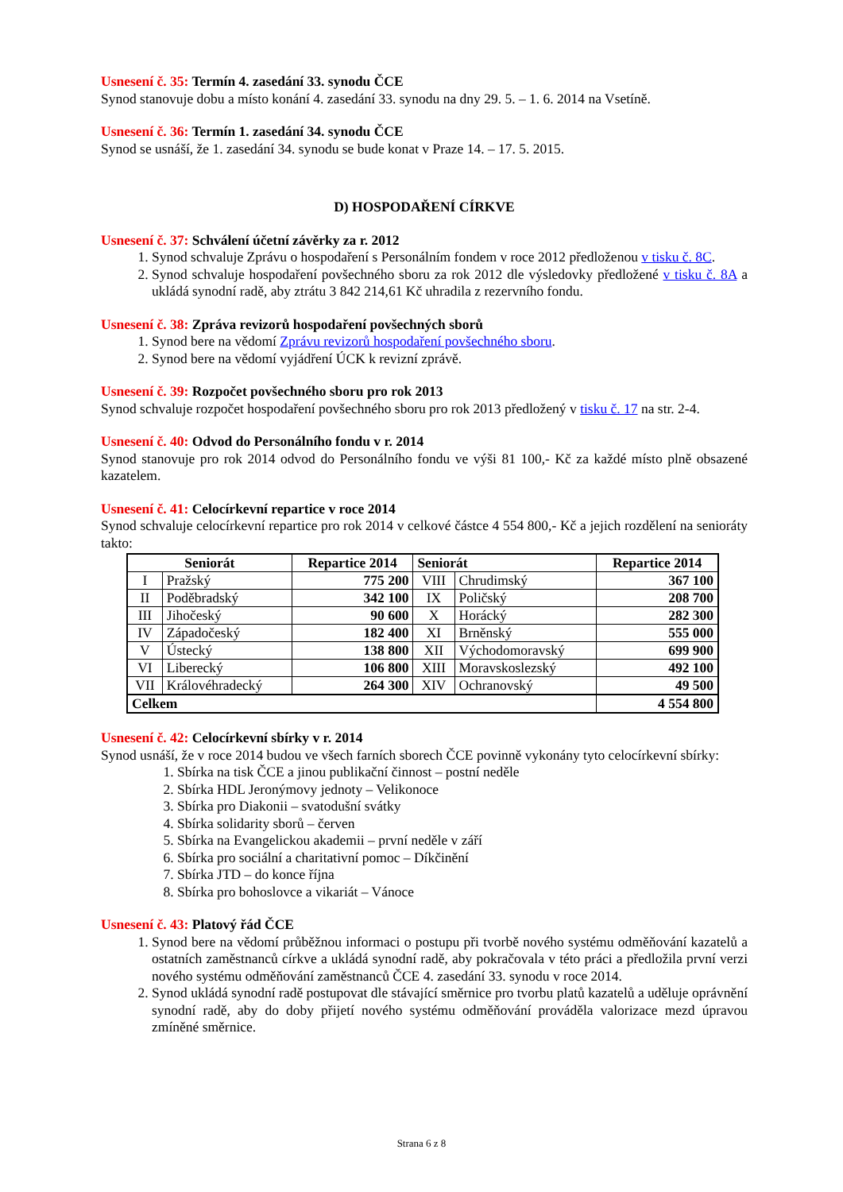Usnesení č. 35: Termín 4. zasedání 33. synodu ČCE
Synod stanovuje dobu a místo konání 4. zasedání 33. synodu na dny 29. 5. – 1. 6. 2014 na Vsetíně.
Usnesení č. 36: Termín 1. zasedání 34. synodu ČCE
Synod se usnáší, že 1. zasedání 34. synodu se bude konat v Praze 14. – 17. 5. 2015.
D) HOSPODAŘENÍ CÍRKVE
Usnesení č. 37: Schválení účetní závěrky za r. 2012
1. Synod schvaluje Zprávu o hospodaření s Personálním fondem v roce 2012 předloženou v tisku č. 8C.
2. Synod schvaluje hospodaření povšechného sboru za rok 2012 dle výsledovky předložené v tisku č. 8A a ukládá synodní radě, aby ztrátu 3 842 214,61 Kč uhradila z rezervního fondu.
Usnesení č. 38: Zpráva revizorů hospodaření povšechných sborů
1. Synod bere na vědomí Zprávu revizorů hospodaření povšechného sboru.
2. Synod bere na vědomí vyjádření ÚCK k revizní zprávě.
Usnesení č. 39: Rozpočet povšechného sboru pro rok 2013
Synod schvaluje rozpočet hospodaření povšechného sboru pro rok 2013 předložený v tisku č. 17 na str. 2-4.
Usnesení č. 40: Odvod do Personálního fondu v r. 2014
Synod stanovuje pro rok 2014 odvod do Personálního fondu ve výši 81 100,- Kč za každé místo plně obsazené kazatelem.
Usnesení č. 41: Celocírkevní repartice v roce 2014
Synod schvaluje celocírkevní repartice pro rok 2014 v celkové částce 4 554 800,- Kč a jejich rozdělení na senioráty takto:
| Seniorát | | Repartice 2014 | Seniorát | | Repartice 2014 |
| --- | --- | --- | --- | --- | --- |
| I | Pražský | 775 200 | VIII | Chrudimský | 367 100 |
| II | Poděbradský | 342 100 | IX | Poličský | 208 700 |
| III | Jihočeský | 90 600 | X | Horácký | 282 300 |
| IV | Západočeský | 182 400 | XI | Brněnský | 555 000 |
| V | Ústecký | 138 800 | XII | Východomoravský | 699 900 |
| VI | Liberecký | 106 800 | XIII | Moravskoslezský | 492 100 |
| VII | Královéhradecký | 264 300 | XIV | Ochranovský | 49 500 |
| Celkem | | | | | 4 554 800 |
Usnesení č. 42: Celocírkevní sbírky v r. 2014
Synod usnáší, že v roce 2014 budou ve všech farních sborech ČCE povinně vykonány tyto celocírkevní sbírky:
1. Sbírka na tisk ČCE a jinou publikační činnost – postní neděle
2. Sbírka HDL Jeronýmovy jednoty – Velikonoce
3. Sbírka pro Diakonii – svatodušní svátky
4. Sbírka solidarity sborů – červen
5. Sbírka na Evangelickou akademii – první neděle v září
6. Sbírka pro sociální a charitativní pomoc – Díkčinění
7. Sbírka JTD – do konce října
8. Sbírka pro bohoslovce a vikariát – Vánoce
Usnesení č. 43: Platový řád ČCE
1. Synod bere na vědomí průběžnou informaci o postupu při tvorbě nového systému odměňování kazatelů a ostatních zaměstnanců církve a ukládá synodní radě, aby pokračovala v této práci a předložila první verzi nového systému odměňování zaměstnanců ČCE 4. zasedání 33. synodu v roce 2014.
2. Synod ukládá synodní radě postupovat dle stávající směrnice pro tvorbu platů kazatelů a uděluje oprávnění synodní radě, aby do doby přijetí nového systému odměňování prováděla valorizace mezd úpravou zmíněné směrnice.
Strana 6 z 8